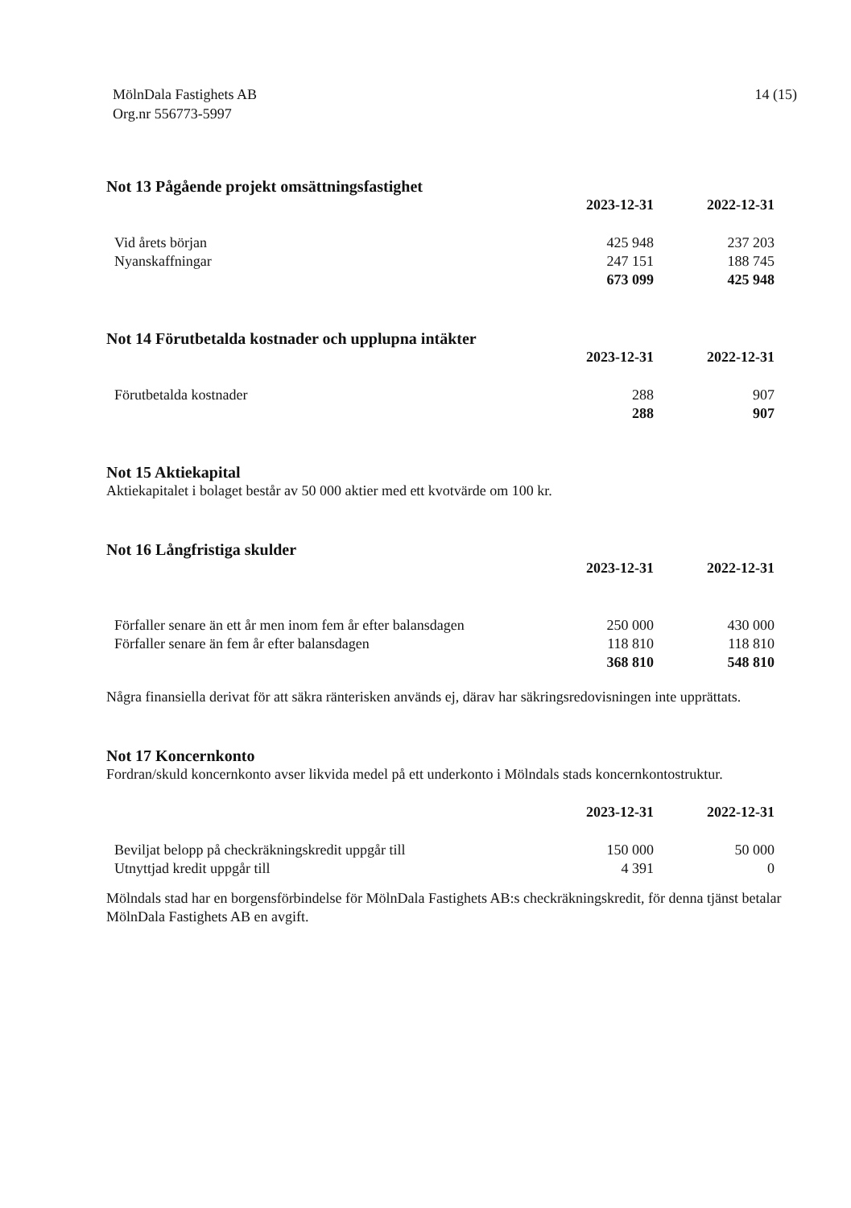MölnDala Fastighets AB
Org.nr 556773-5997
14 (15)
Not 13 Pågående projekt omsättningsfastighet
| | 2023-12-31 | 2022-12-31 |
| --- | --- | --- |
| Vid årets början | 425 948 | 237 203 |
| Nyanskaffningar | 247 151 | 188 745 |
| | 673 099 | 425 948 |
Not 14 Förutbetalda kostnader och upplupna intäkter
| | 2023-12-31 | 2022-12-31 |
| --- | --- | --- |
| Förutbetalda kostnader | 288 | 907 |
| | 288 | 907 |
Not 15 Aktiekapital
Aktiekapitalet i bolaget består av 50 000 aktier med ett kvotvärde om 100 kr.
Not 16 Långfristiga skulder
| | 2023-12-31 | 2022-12-31 |
| --- | --- | --- |
| Förfaller senare än ett år men inom fem år efter balansdagen | 250 000 | 430 000 |
| Förfaller senare än fem år efter balansdagen | 118 810 | 118 810 |
| | 368 810 | 548 810 |
Några finansiella derivat för att säkra ränterisken används ej, därav har säkringsredovisningen inte upprättats.
Not 17 Koncernkonto
Fordran/skuld koncernkonto avser likvida medel på ett underkonto i Mölndals stads koncernkontostruktur.
| | 2023-12-31 | 2022-12-31 |
| --- | --- | --- |
| Beviljat belopp på checkräkningskredit uppgår till | 150 000 | 50 000 |
| Utnyttjad kredit uppgår till | 4 391 | 0 |
Mölndals stad har en borgensförbindelse för MölnDala Fastighets AB:s checkräkningskredit, för denna tjänst betalar MölnDala Fastighets AB en avgift.